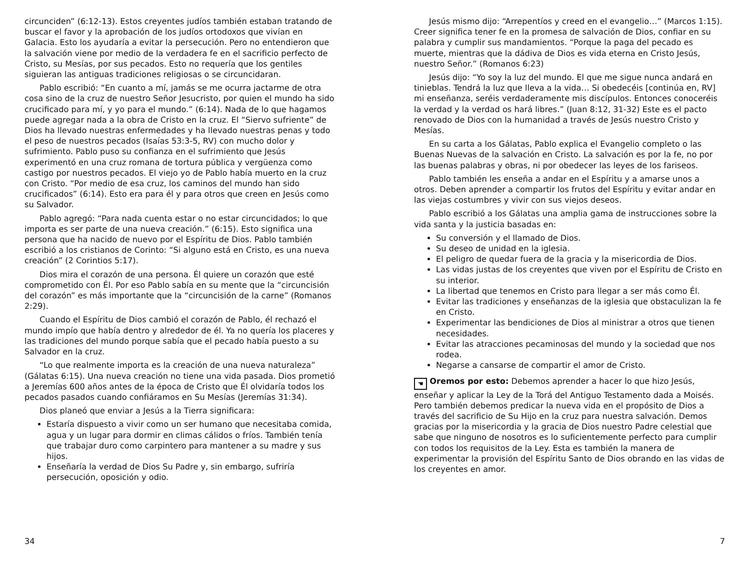circunciden” (6:12-13). Estos creyentes judíos también estaban tratando de buscar el favor y la aprobación de los judíos ortodoxos que vivían en Galacia. Esto los ayudaría a evitar la persecución. Pero no entendieron que la salvación viene por medio de la verdadera fe en el sacrificio perfecto de Cristo, su Mesías, por sus pecados. Esto no requería que los gentiles siguieran las antiguas tradiciones religiosas o se circuncidaran.
Pablo escribió: “En cuanto a mí, jamás se me ocurra jactarme de otra cosa sino de la cruz de nuestro Señor Jesucristo, por quien el mundo ha sido crucificado para mí, y yo para el mundo.” (6:14). Nada de lo que hagamos puede agregar nada a la obra de Cristo en la cruz. El “Siervo sufriente” de Dios ha llevado nuestras enfermedades y ha llevado nuestras penas y todo el peso de nuestros pecados (Isaías 53:3-5, RV) con mucho dolor y sufrimiento. Pablo puso su confianza en el sufrimiento que Jesús experimentó en una cruz romana de tortura pública y vergüenza como castigo por nuestros pecados. El viejo yo de Pablo había muerto en la cruz con Cristo. “Por medio de esa cruz, los caminos del mundo han sido crucificados” (6:14). Esto era para él y para otros que creen en Jesús como su Salvador.
Pablo agregó: “Para nada cuenta estar o no estar circuncidados; lo que importa es ser parte de una nueva creación.” (6:15). Esto significa una persona que ha nacido de nuevo por el Espíritu de Dios. Pablo también escribió a los cristianos de Corinto: “Si alguno está en Cristo, es una nueva creación” (2 Corintios 5:17).
Dios mira el corazón de una persona. Él quiere un corazón que esté comprometido con Él. Por eso Pablo sabía en su mente que la “circuncisión del corazón” es más importante que la “circuncisión de la carne” (Romanos 2:29).
Cuando el Espíritu de Dios cambió el corazón de Pablo, él rechazó el mundo impío que había dentro y alrededor de él. Ya no quería los placeres y las tradiciones del mundo porque sabía que el pecado había puesto a su Salvador en la cruz.
“Lo que realmente importa es la creación de una nueva naturaleza” (Gálatas 6:15). Una nueva creación no tiene una vida pasada. Dios prometió a Jeremías 600 años antes de la época de Cristo que Él olvidaría todos los pecados pasados cuando confiáramos en Su Mesías (Jeremías 31:34).
Dios planeó que enviar a Jesús a la Tierra significara:
Estaría dispuesto a vivir como un ser humano que necesitaba comida, agua y un lugar para dormir en climas cálidos o fríos. También tenía que trabajar duro como carpintero para mantener a su madre y sus hijos.
Enseñaría la verdad de Dios Su Padre y, sin embargo, sufriría persecución, oposición y odio.
34
Jesús mismo dijo: “Arrepentíos y creed en el evangelio…” (Marcos 1:15). Creer significa tener fe en la promesa de salvación de Dios, confiar en su palabra y cumplir sus mandamientos. “Porque la paga del pecado es muerte, mientras que la dádiva de Dios es vida eterna en Cristo Jesús, nuestro Señor.” (Romanos 6:23)
Jesús dijo: “Yo soy la luz del mundo. El que me sigue nunca andará en tinieblas. Tendrá la luz que lleva a la vida… Si obedecéis [continúa en, RV] mi enseñanza, seréis verdaderamente mis discípulos. Entonces conoceréis la verdad y la verdad os hará libres.” (Juan 8:12, 31-32) Este es el pacto renovado de Dios con la humanidad a través de Jesús nuestro Cristo y Mesías.
En su carta a los Gálatas, Pablo explica el Evangelio completo o las Buenas Nuevas de la salvación en Cristo. La salvación es por la fe, no por las buenas palabras y obras, ni por obedecer las leyes de los fariseos.
Pablo también les enseña a andar en el Espíritu y a amarse unos a otros. Deben aprender a compartir los frutos del Espíritu y evitar andar en las viejas costumbres y vivir con sus viejos deseos.
Pablo escribió a los Gálatas una amplia gama de instrucciones sobre la vida santa y la justicia basadas en:
Su conversión y el llamado de Dios.
Su deseo de unidad en la iglesia.
El peligro de quedar fuera de la gracia y la misericordia de Dios.
Las vidas justas de los creyentes que viven por el Espíritu de Cristo en su interior.
La libertad que tenemos en Cristo para llegar a ser más como Él.
Evitar las tradiciones y enseñanzas de la iglesia que obstaculizan la fe en Cristo.
Experimentar las bendiciones de Dios al ministrar a otros que tienen necesidades.
Evitar las atracciones pecaminosas del mundo y la sociedad que nos rodea.
Negarse a cansarse de compartir el amor de Cristo.
☚ Oremos por esto: Debemos aprender a hacer lo que hizo Jesús, enseñar y aplicar la Ley de la Torá del Antiguo Testamento dada a Moisés. Pero también debemos predicar la nueva vida en el propósito de Dios a través del sacrificio de Su Hijo en la cruz para nuestra salvación. Demos gracias por la misericordia y la gracia de Dios nuestro Padre celestial que sabe que ninguno de nosotros es lo suficientemente perfecto para cumplir con todos los requisitos de la Ley. Esta es también la manera de experimentar la provisión del Espíritu Santo de Dios obrando en las vidas de los creyentes en amor.
7